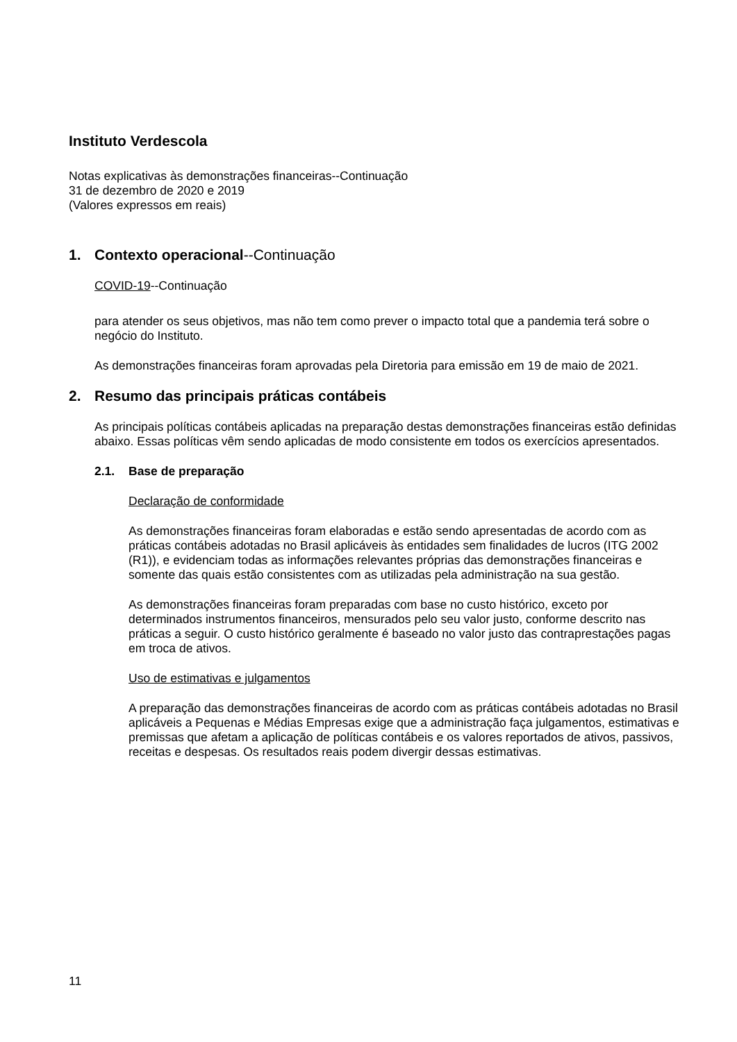Instituto Verdescola
Notas explicativas às demonstrações financeiras--Continuação
31 de dezembro de 2020 e 2019
(Valores expressos em reais)
1. Contexto operacional--Continuação
COVID-19--Continuação
para atender os seus objetivos, mas não tem como prever o impacto total que a pandemia terá sobre o negócio do Instituto.
As demonstrações financeiras foram aprovadas pela Diretoria para emissão em 19 de maio de 2021.
2. Resumo das principais práticas contábeis
As principais políticas contábeis aplicadas na preparação destas demonstrações financeiras estão definidas abaixo. Essas políticas vêm sendo aplicadas de modo consistente em todos os exercícios apresentados.
2.1. Base de preparação
Declaração de conformidade
As demonstrações financeiras foram elaboradas e estão sendo apresentadas de acordo com as práticas contábeis adotadas no Brasil aplicáveis às entidades sem finalidades de lucros (ITG 2002 (R1)), e evidenciam todas as informações relevantes próprias das demonstrações financeiras e somente das quais estão consistentes com as utilizadas pela administração na sua gestão.
As demonstrações financeiras foram preparadas com base no custo histórico, exceto por determinados instrumentos financeiros, mensurados pelo seu valor justo, conforme descrito nas práticas a seguir. O custo histórico geralmente é baseado no valor justo das contraprestações pagas em troca de ativos.
Uso de estimativas e julgamentos
A preparação das demonstrações financeiras de acordo com as práticas contábeis adotadas no Brasil aplicáveis a Pequenas e Médias Empresas exige que a administração faça julgamentos, estimativas e premissas que afetam a aplicação de políticas contábeis e os valores reportados de ativos, passivos, receitas e despesas. Os resultados reais podem divergir dessas estimativas.
11